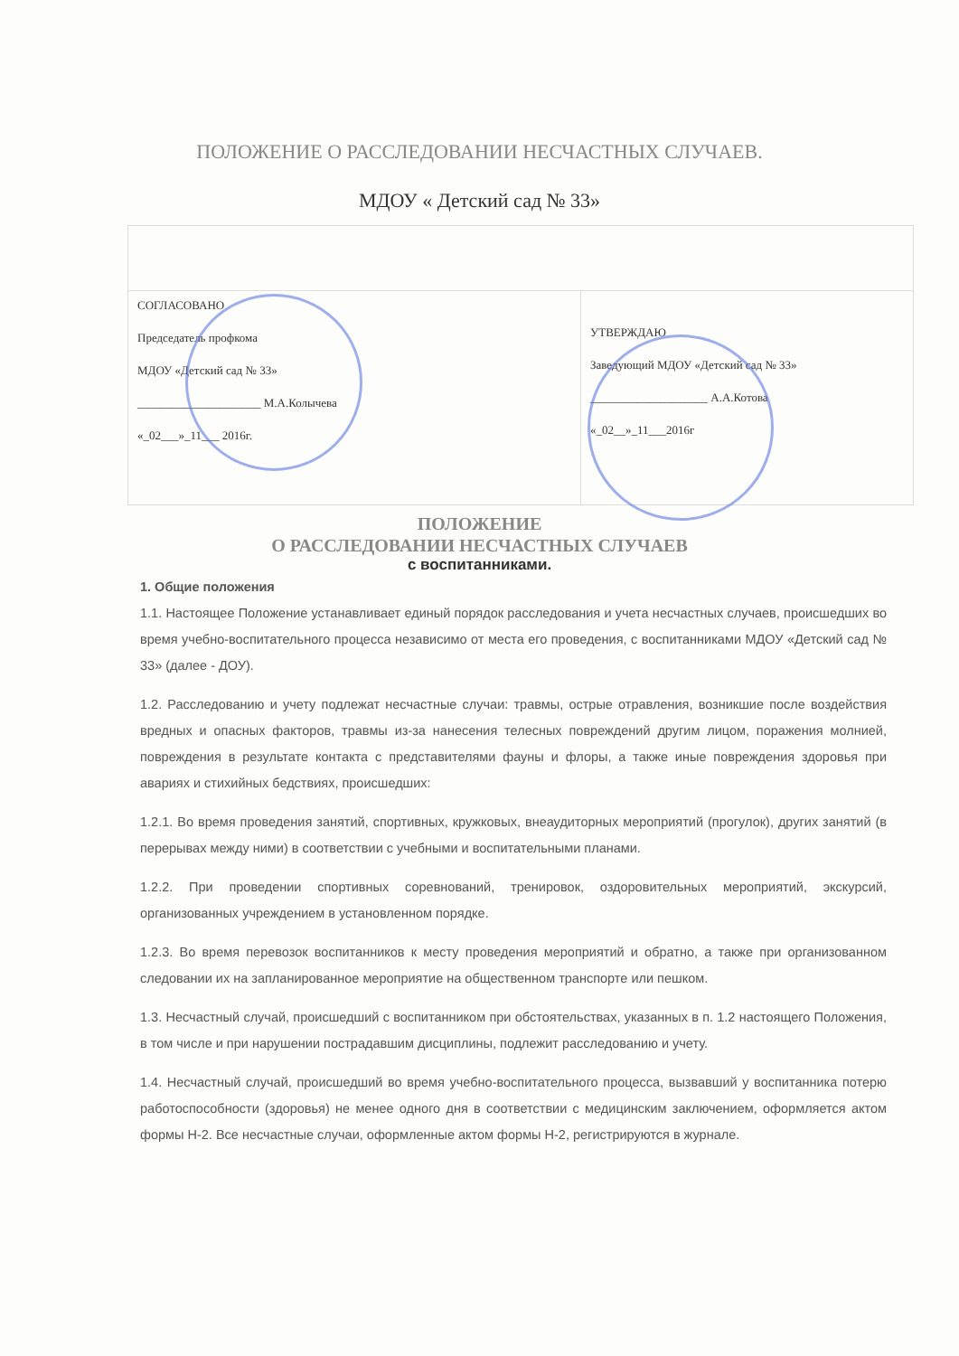ПОЛОЖЕНИЕ О РАССЛЕДОВАНИИ НЕСЧАСТНЫХ СЛУЧАЕВ.
МДОУ « Детский сад № 33»
| СОГЛАСОВАНО Председатель профкома МДОУ «Детский сад № 33» _____________________ М.А.Колычева «_02___»_11___ 2016г. | УТВЕРЖДАЮ Заведующий МДОУ «Детский сад № 33» ____________________ А.А.Котова «_02__»_11___2016г |
ПОЛОЖЕНИЕ
О РАССЛЕДОВАНИИ НЕСЧАСТНЫХ СЛУЧАЕВ
с воспитанниками.
1. Общие положения
1.1. Настоящее Положение устанавливает единый порядок расследования и учета несчастных случаев, происшедших во время учебно-воспитательного процесса независимо от места его проведения, с воспитанниками МДОУ «Детский сад № 33» (далее - ДОУ).
1.2. Расследованию и учету подлежат несчастные случаи: травмы, острые отравления, возникшие после воздействия вредных и опасных факторов, травмы из-за нанесения телесных повреждений другим лицом, поражения молнией, повреждения в результате контакта с представителями фауны и флоры, а также иные повреждения здоровья при авариях и стихийных бедствиях, происшедших:
1.2.1. Во время проведения занятий, спортивных, кружковых, внеаудиторных мероприятий (прогулок), других занятий (в перерывах между ними) в соответствии с учебными и воспитательными планами.
1.2.2. При проведении спортивных соревнований, тренировок, оздоровительных мероприятий, экскурсий, организованных учреждением в установленном порядке.
1.2.3. Во время перевозок воспитанников к месту проведения мероприятий и обратно, а также при организованном следовании их на запланированное мероприятие на общественном транспорте или пешком.
1.3. Несчастный случай, происшедший с воспитанником при обстоятельствах, указанных в п. 1.2 настоящего Положения, в том числе и при нарушении пострадавшим дисциплины, подлежит расследованию и учету.
1.4. Несчастный случай, происшедший во время учебно-воспитательного процесса, вызвавший у воспитанника потерю работоспособности (здоровья) не менее одного дня в соответствии с медицинским заключением, оформляется актом формы Н-2. Все несчастные случаи, оформленные актом формы Н-2, регистрируются в журнале.